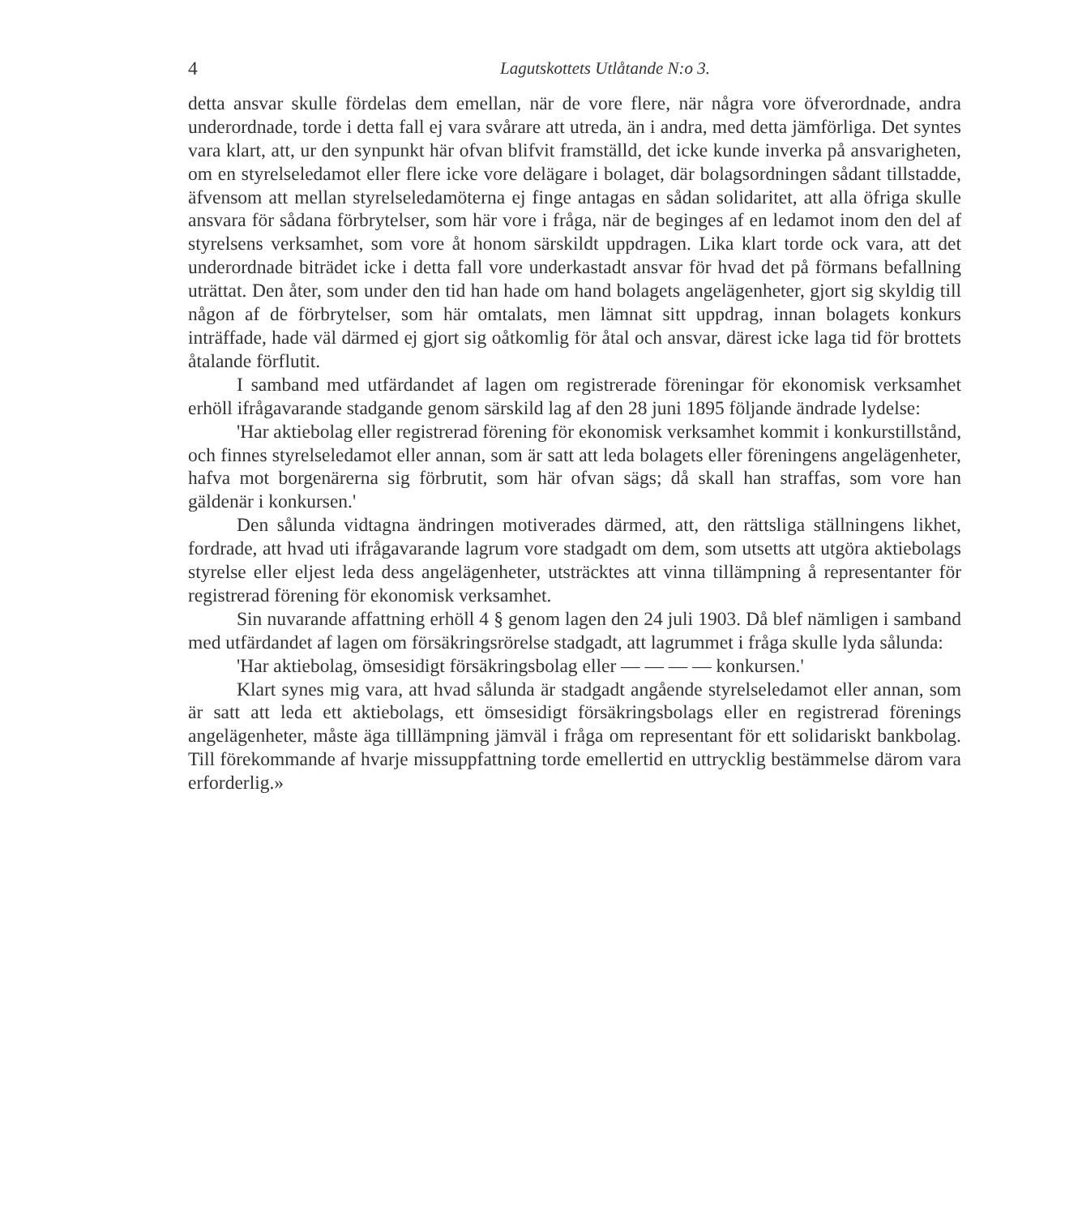4 Lagutskottets Utlåtande N:o 3.
detta ansvar skulle fördelas dem emellan, när de vore flere, när några vore öfverordnade, andra underordnade, torde i detta fall ej vara svårare att utreda, än i andra, med detta jämförliga. Det syntes vara klart, att, ur den synpunkt här ofvan blifvit framställd, det icke kunde inverka på ansvarigheten, om en styrelseledamot eller flere icke vore delägare i bolaget, där bolagsordningen sådant tillstadde, äfvensom att mellan styrelseledamöterna ej finge antagas en sådan solidaritet, att alla öfriga skulle ansvara för sådana förbrytelser, som här vore i fråga, när de beginges af en ledamot inom den del af styrelsens verksamhet, som vore åt honom särskildt uppdragen. Lika klart torde ock vara, att det underordnade biträdet icke i detta fall vore underkastadt ansvar för hvad det på förmans befallning uträttat. Den åter, som under den tid han hade om hand bolagets angelägenheter, gjort sig skyldig till någon af de förbrytelser, som här omtalats, men lämnat sitt uppdrag, innan bolagets konkurs inträffade, hade väl därmed ej gjort sig oåtkomlig för åtal och ansvar, därest icke laga tid för brottets åtalande förflutit.
I samband med utfärdandet af lagen om registrerade föreningar för ekonomisk verksamhet erhöll ifrågavarande stadgande genom särskild lag af den 28 juni 1895 följande ändrade lydelse:
'Har aktiebolag eller registrerad förening för ekonomisk verksamhet kommit i konkurstillstånd, och finnes styrelseledamot eller annan, som är satt att leda bolagets eller föreningens angelägenheter, hafva mot borgenärerna sig förbrutit, som här ofvan sägs; då skall han straffas, som vore han gäldenär i konkursen.'
Den sålunda vidtagna ändringen motiverades därmed, att, den rättsliga ställningens likhet, fordrade, att hvad uti ifrågavarande lagrum vore stadgadt om dem, som utsetts att utgöra aktiebolags styrelse eller eljest leda dess angelägenheter, utsträcktes att vinna tillämpning å representanter för registrerad förening för ekonomisk verksamhet.
Sin nuvarande affattning erhöll 4 § genom lagen den 24 juli 1903. Då blef nämligen i samband med utfärdandet af lagen om försäkringsrörelse stadgadt, att lagrummet i fråga skulle lyda sålunda:
'Har aktiebolag, ömsesidigt försäkringsbolag eller — — — — konkursen.'
Klart synes mig vara, att hvad sålunda är stadgadt angående styrelseledamot eller annan, som är satt att leda ett aktiebolags, ett ömsesidigt försäkringsbolags eller en registrerad förenings angelägenheter, måste äga tilllämpning jämväl i fråga om representant för ett solidariskt bankbolag. Till förekommande af hvarje missuppfattning torde emellertid en uttrycklig bestämmelse därom vara erforderlig.»